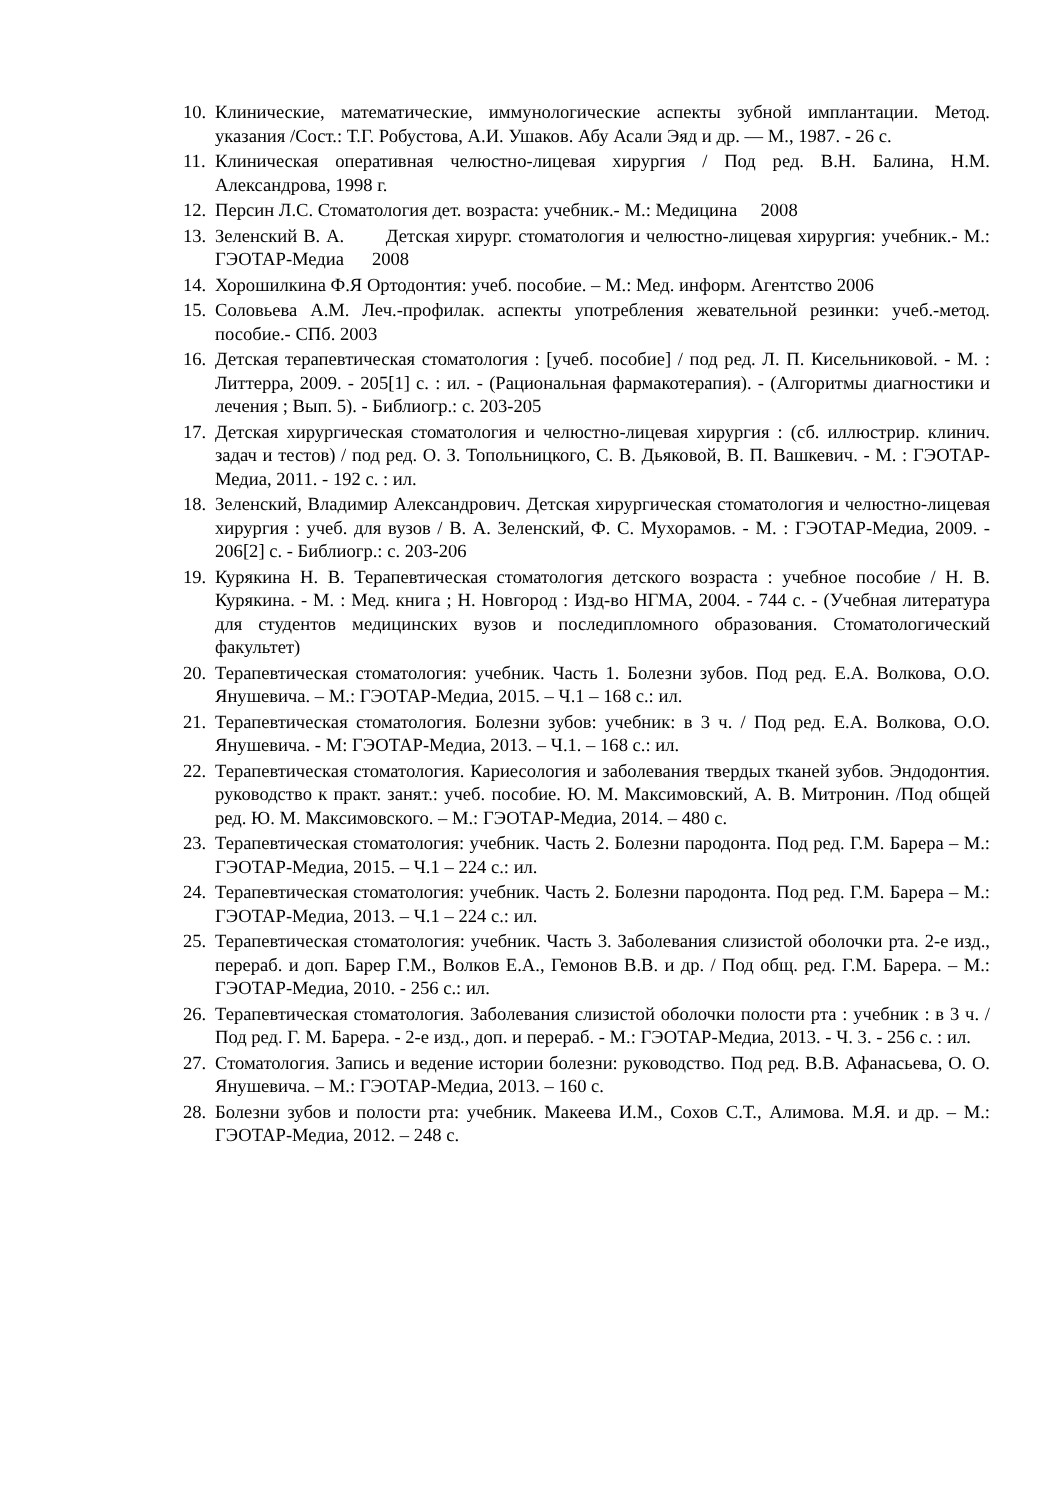10. Клинические, математические, иммунологические аспекты зубной имплантации. Метод. указания /Сост.: Т.Г. Робустова, А.И. Ушаков. Абу Асали Эяд и др. — М., 1987. - 26 с.
11. Клиническая оперативная челюстно-лицевая хирургия / Под ред. В.Н. Балина, Н.М. Александрова, 1998 г.
12. Персин Л.С. Стоматология дет. возраста: учебник.- М.: Медицина 2008
13. Зеленский В. А. Детская хирург. стоматология и челюстно-лицевая хирургия: учебник.- М.: ГЭОТАР-Медиа 2008
14. Хорошилкина Ф.Я Ортодонтия: учеб. пособие. – М.: Мед. информ. Агентство 2006
15. Соловьева А.М. Леч.-профилак. аспекты употребления жевательной резинки: учеб.-метод. пособие.- СПб. 2003
16. Детская терапевтическая стоматология : [учеб. пособие] / под ред. Л. П. Кисельниковой. - М. : Литтерра, 2009. - 205[1] с. : ил. - (Рациональная фармакотерапия). - (Алгоритмы диагностики и лечения ; Вып. 5). - Библиогр.: с. 203-205
17. Детская хирургическая стоматология и челюстно-лицевая хирургия : (сб. иллюстрир. клинич. задач и тестов) / под ред. О. З. Топольницкого, С. В. Дьяковой, В. П. Вашкевич. - М. : ГЭОТАР-Медиа, 2011. - 192 с. : ил.
18. Зеленский, Владимир Александрович. Детская хирургическая стоматология и челюстно-лицевая хирургия : учеб. для вузов / В. А. Зеленский, Ф. С. Мухорамов. - М. : ГЭОТАР-Медиа, 2009. - 206[2] с. - Библиогр.: с. 203-206
19. Курякина Н. В. Терапевтическая стоматология детского возраста : учебное пособие / Н. В. Курякина. - М. : Мед. книга ; Н. Новгород : Изд-во НГМА, 2004. - 744 с. - (Учебная литература для студентов медицинских вузов и последипломного образования. Стоматологический факультет)
20. Терапевтическая стоматология: учебник. Часть 1. Болезни зубов. Под ред. Е.А. Волкова, О.О. Янушевича. – М.: ГЭОТАР-Медиа, 2015. – Ч.1 – 168 с.: ил.
21. Терапевтическая стоматология. Болезни зубов: учебник: в 3 ч. / Под ред. Е.А. Волкова, О.О. Янушевича. - М: ГЭОТАР-Медиа, 2013. – Ч.1. – 168 с.: ил.
22. Терапевтическая стоматология. Кариесология и заболевания твердых тканей зубов. Эндодонтия. руководство к практ. занят.: учеб. пособие. Ю. М. Максимовский, А. В. Митронин. /Под общей ред. Ю. М. Максимовского. – М.: ГЭОТАР-Медиа, 2014. – 480 с.
23. Терапевтическая стоматология: учебник. Часть 2. Болезни пародонта. Под ред. Г.М. Барера – М.: ГЭОТАР-Медиа, 2015. – Ч.1 – 224 с.: ил.
24. Терапевтическая стоматология: учебник. Часть 2. Болезни пародонта. Под ред. Г.М. Барера – М.: ГЭОТАР-Медиа, 2013. – Ч.1 – 224 с.: ил.
25. Терапевтическая стоматология: учебник. Часть 3. Заболевания слизистой оболочки рта. 2-е изд., перераб. и доп. Барер Г.М., Волков Е.А., Гемонов В.В. и др. / Под общ. ред. Г.М. Барера. – М.: ГЭОТАР-Медиа, 2010. - 256 с.: ил.
26. Терапевтическая стоматология. Заболевания слизистой оболочки полости рта : учебник : в 3 ч. / Под ред. Г. М. Барера. - 2-е изд., доп. и перераб. - М.: ГЭОТАР-Медиа, 2013. - Ч. 3. - 256 с. : ил.
27. Стоматология. Запись и ведение истории болезни: руководство. Под ред. В.В. Афанасьева, О. О. Янушевича. – М.: ГЭОТАР-Медиа, 2013. – 160 с.
28. Болезни зубов и полости рта: учебник. Макеева И.М., Сохов С.Т., Алимова. М.Я. и др. – М.: ГЭОТАР-Медиа, 2012. – 248 с.